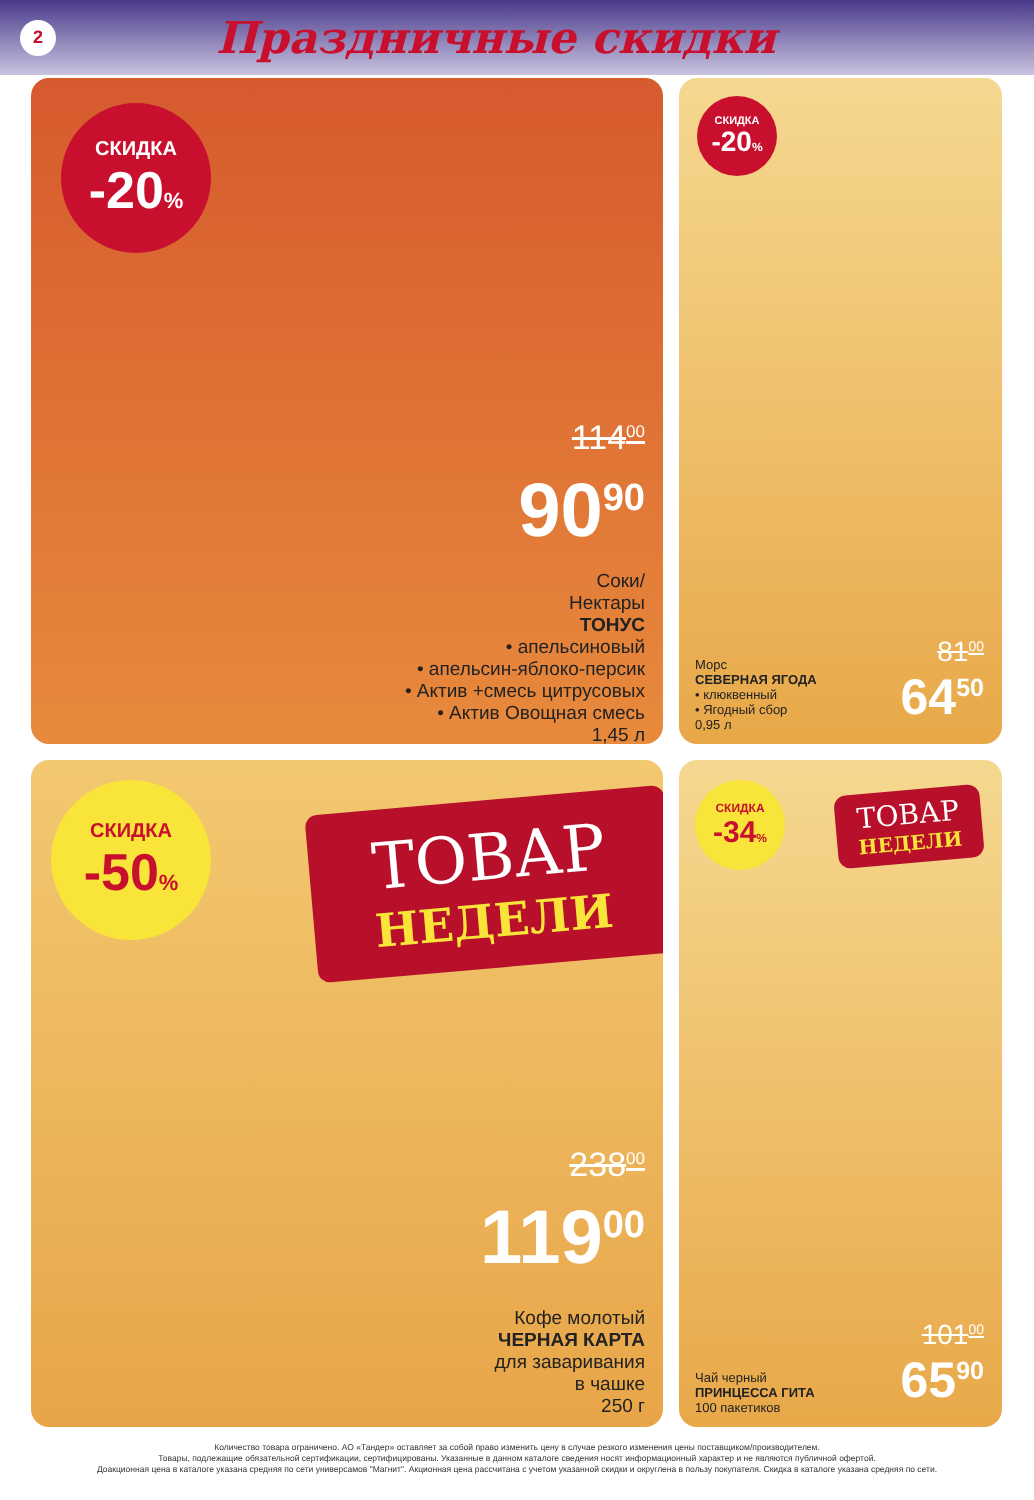2
Праздничные скидки
СКИДКА
-20%
114<sup>00</sup>
90<sup>90</sup>
Соки/
Нектары
ТОНУС
• апельсиновый
• апельсин-яблоко-персик
• Актив +смесь цитрусовых
• Актив Овощная смесь
1,45 л
СКИДКА
-20%
Морс
СЕВЕРНАЯ ЯГОДА
• клюквенный
• Ягодный сбор
0,95 л
81<sup>00</sup>
64<sup>50</sup>
СКИДКА
-50%
ТОВАР
НЕДЕЛИ
238<sup>00</sup>
119<sup>00</sup>
Кофе молотый
ЧЕРНАЯ КАРТА
для заваривания
в чашке
250 г
СКИДКА
-34%
ТОВАР
НЕДЕЛИ
Чай черный
ПРИНЦЕССА ГИТА
100 пакетиков
101<sup>00</sup>
65<sup>90</sup>
Количество товара ограничено. АО «Тандер» оставляет за собой право изменить цену в случае резкого изменения цены поставщиком/производителем.
Товары, подлежащие обязательной сертификации, сертифицированы. Указанные в данном каталоге сведения носят информационный характер и не являются публичной офертой.
Доакционная цена в каталоге указана средняя по сети универсамов "Магнит". Акционная цена рассчитана с учетом указанной скидки и округлена в пользу покупателя. Скидка в каталоге указана средняя по сети.